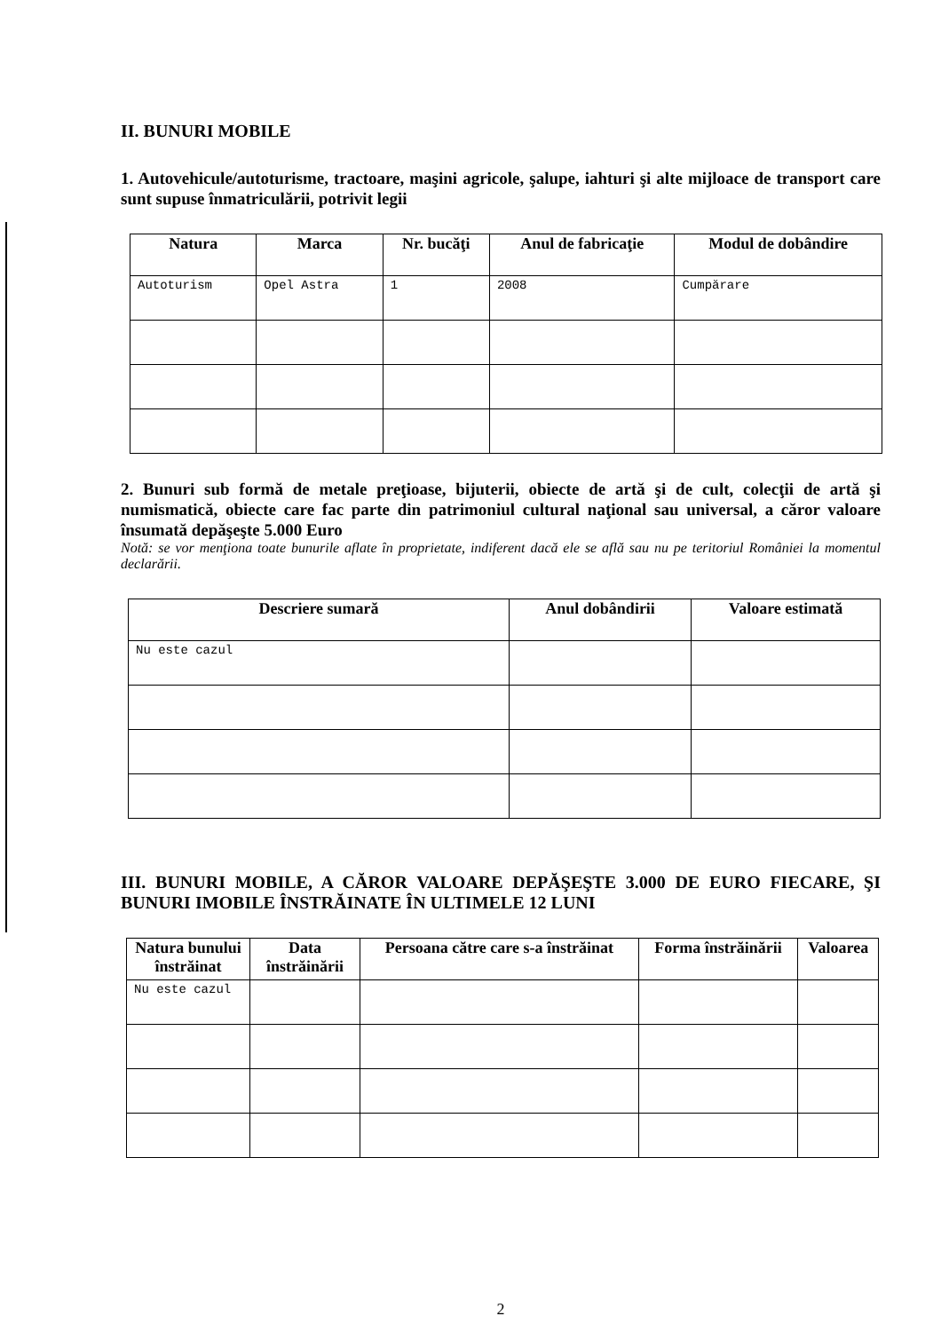II. BUNURI MOBILE
1. Autovehicule/autoturisme, tractoare, maşini agricole, şalupe, iahturi şi alte mijloace de transport care sunt supuse înmatriculării, potrivit legii
| Natura | Marca | Nr. bucăţi | Anul de fabricaţie | Modul de dobândire |
| --- | --- | --- | --- | --- |
| Autoturism | Opel Astra | 1 | 2008 | Cumpărare |
2. Bunuri sub formă de metale preţioase, bijuterii, obiecte de artă şi de cult, colecţii de artă şi numismatică, obiecte care fac parte din patrimoniul cultural naţional sau universal, a căror valoare însumată depăşeşte 5.000 Euro
Notă: se vor menţiona toate bunurile aflate în proprietate, indiferent dacă ele se află sau nu pe teritoriul României la momentul declarării.
| Descriere sumară | Anul dobândirii | Valoare estimată |
| --- | --- | --- |
| Nu este cazul | | |
III. BUNURI MOBILE, A CĂROR VALOARE DEPĂŞEŞTE 3.000 DE EURO FIECARE, ŞI BUNURI IMOBILE ÎNSTRĂINATE ÎN ULTIMELE 12 LUNI
| Natura bunului înstrăinat | Data înstrăinării | Persoana către care s-a înstrăinat | Forma înstrăinării | Valoarea |
| --- | --- | --- | --- | --- |
| Nu este cazul | | | | |
2